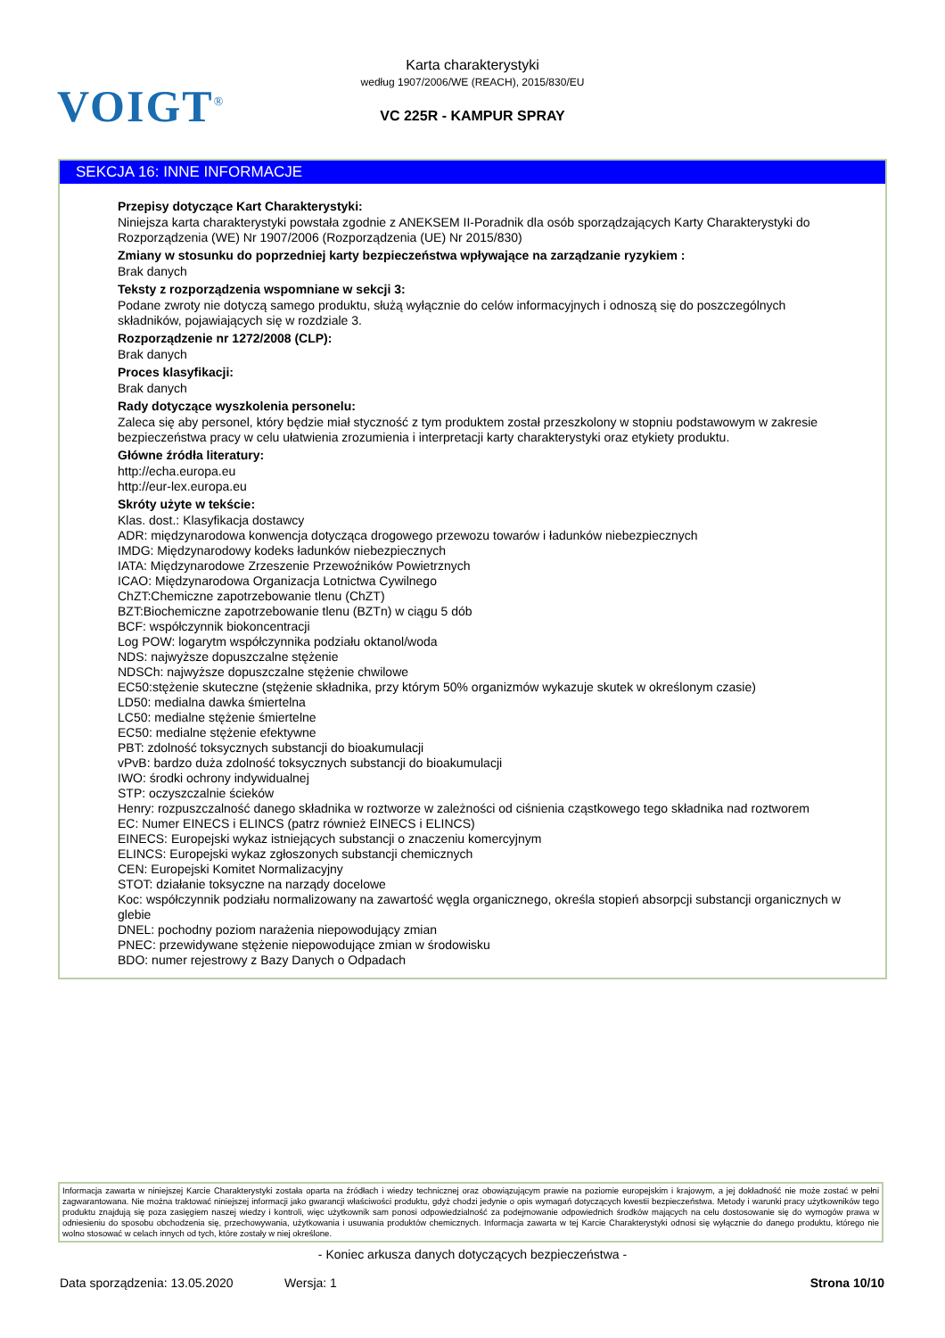VOIGT<sup>®</sup>
Karta charakterystyki
według 1907/2006/WE (REACH), 2015/830/EU
VC 225R - KAMPUR SPRAY
SEKCJA 16: INNE INFORMACJE
Przepisy dotyczące Kart Charakterystyki:
Niniejsza karta charakterystyki powstała zgodnie z ANEKSEM II-Poradnik dla osób sporządzających Karty Charakterystyki do Rozporządzenia (WE) Nr 1907/2006 (Rozporządzenia (UE) Nr 2015/830)
Zmiany w stosunku do poprzedniej karty bezpieczeństwa wpływające na zarządzanie ryzykiem :
Brak danych
Teksty z rozporządzenia wspomniane w sekcji 3:
Podane zwroty nie dotyczą samego produktu, służą wyłącznie do celów informacyjnych i odnoszą się do poszczególnych składników, pojawiających się w rozdziale 3.
Rozporządzenie nr 1272/2008 (CLP):
Brak danych
Proces klasyfikacji:
Brak danych
Rady dotyczące wyszkolenia personelu:
Zaleca się aby personel, który będzie miał styczność z tym produktem został przeszkolony w stopniu podstawowym w zakresie bezpieczeństwa pracy w celu ułatwienia zrozumienia i interpretacji karty charakterystyki oraz etykiety produktu.
Główne źródła literatury:
http://echa.europa.eu
http://eur-lex.europa.eu
Skróty użyte w tekście:
Klas. dost.: Klasyfikacja dostawcy
ADR: międzynarodowa konwencja dotycząca drogowego przewozu towarów i ładunków niebezpiecznych
IMDG: Międzynarodowy kodeks ładunków niebezpiecznych
IATA: Międzynarodowe Zrzeszenie Przewoźników Powietrznych
ICAO: Międzynarodowa Organizacja Lotnictwa Cywilnego
ChZT:Chemiczne zapotrzebowanie tlenu (ChZT)
BZT:Biochemiczne zapotrzebowanie tlenu (BZTn) w ciągu 5 dób
BCF: współczynnik biokoncentracji
Log POW: logarytm współczynnika podziału oktanol/woda
NDS: najwyższe dopuszczalne stężenie
NDSCh: najwyższe dopuszczalne stężenie chwilowe
EC50:stężenie skuteczne (stężenie składnika, przy którym 50% organizmów wykazuje skutek w określonym czasie)
LD50: medialna dawka śmiertelna
LC50: medialne stężenie śmiertelne
EC50: medialne stężenie efektywne
PBT: zdolność toksycznych substancji do bioakumulacji
vPvB: bardzo duża zdolność toksycznych substancji do bioakumulacji
IWO: środki ochrony indywidualnej
STP: oczyszczalnie ścieków
Henry: rozpuszczalność danego składnika w roztworze w zależności od ciśnienia cząstkowego tego składnika nad roztworem
EC: Numer EINECS i ELINCS (patrz również EINECS i ELINCS)
EINECS: Europejski wykaz istniejących substancji o znaczeniu komercyjnym
ELINCS: Europejski wykaz zgłoszonych substancji chemicznych
CEN: Europejski Komitet Normalizacyjny
STOT: działanie toksyczne na narządy docelowe
Koc: współczynnik podziału normalizowany na zawartość węgla organicznego, określa stopień absorpcji substancji organicznych w glebie
DNEL: pochodny poziom narażenia niepowodujący zmian
PNEC: przewidywane stężenie niepowodujące zmian w środowisku
BDO: numer rejestrowy z Bazy Danych o Odpadach
Informacja zawarta w niniejszej Karcie Charakterystyki została oparta na źródłach i wiedzy technicznej oraz obowiązującym prawie na poziomie europejskim i krajowym, a jej dokładność nie może zostać w pełni zagwarantowana. Nie można traktować niniejszej informacji jako gwarancji właściwości produktu, gdyż chodzi jedynie o opis wymagań dotyczących kwestii bezpieczeństwa. Metody i warunki pracy użytkowników tego produktu znajdują się poza zasięgiem naszej wiedzy i kontroli, więc użytkownik sam ponosi odpowiedzialność za podejmowanie odpowiednich środków mających na celu dostosowanie się do wymogów prawa w odniesieniu do sposobu obchodzenia się, przechowywania, użytkowania i usuwania produktów chemicznych. Informacja zawarta w tej Karcie Charakterystyki odnosi się wyłącznie do danego produktu, którego nie wolno stosować w celach innych od tych, które zostały w niej określone.
- Koniec arkusza danych dotyczących bezpieczeństwa -
Data sporządzenia: 13.05.2020 Wersja: 1 Strona 10/10